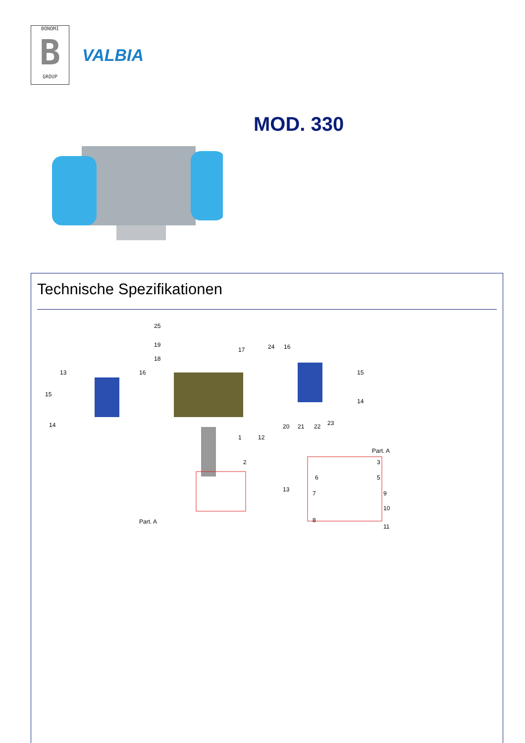BONOMI
B
GROUP
VALBIA
MOD. 330
Technische Spezifikationen
25
19
18
17
24
16
13
16
15
15
14
14
1
12
20
21
22
23
2
13
Part. A
Part. A
3
5
6
7
9
10
8
11